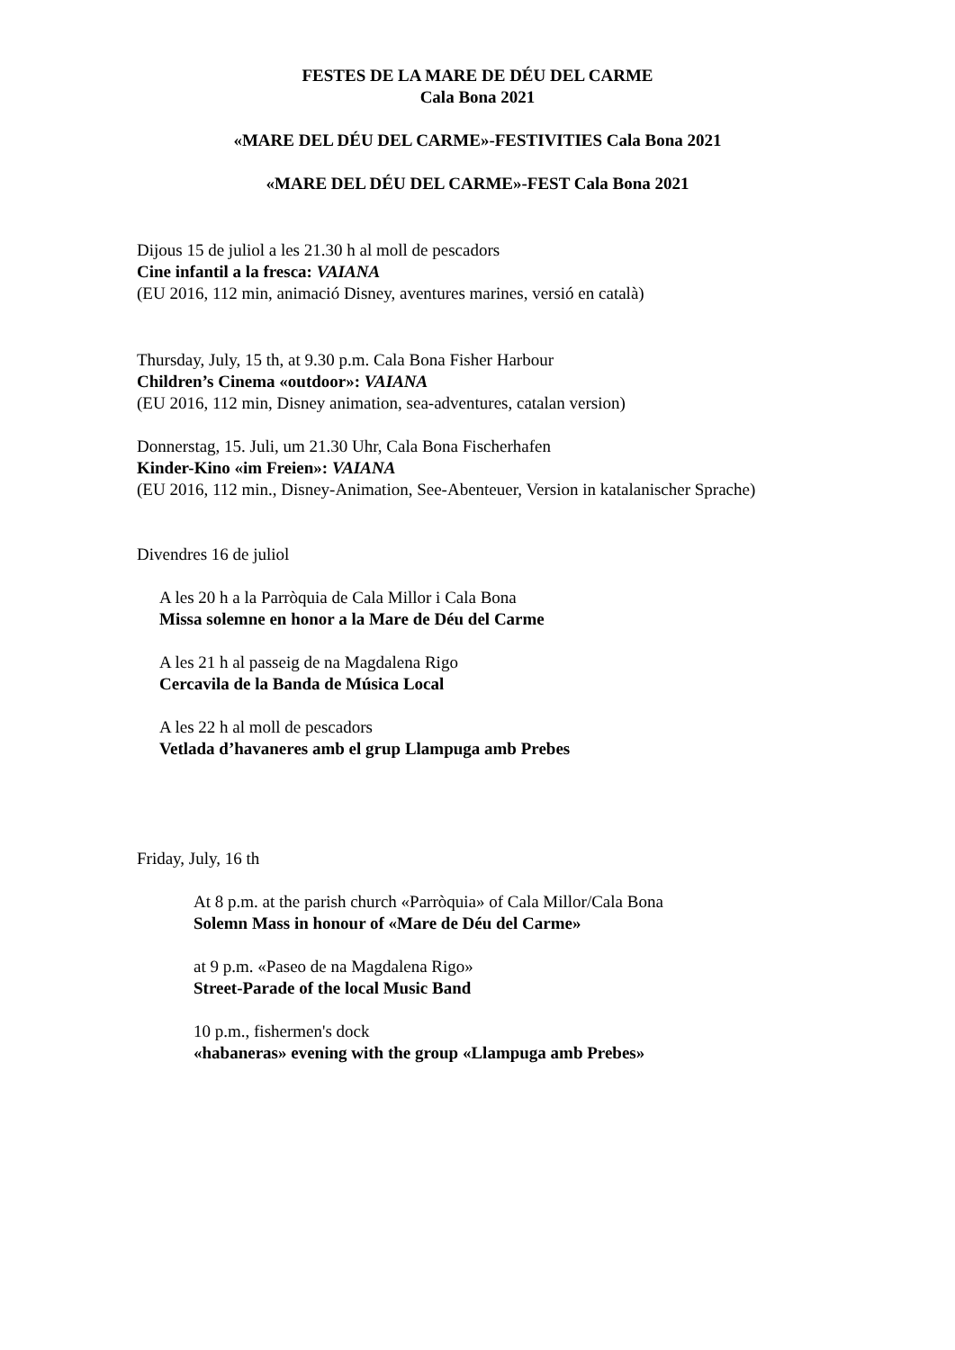FESTES DE LA MARE DE DÉU DEL CARME
Cala Bona 2021
«MARE DEL DÉU DEL CARME»-FESTIVITIES Cala Bona 2021
«MARE DEL DÉU DEL CARME»-FEST Cala Bona 2021
Dijous 15 de juliol a les 21.30 h al moll de pescadors
Cine infantil a la fresca: VAIANA
(EU 2016, 112 min, animació Disney, aventures marines, versió en català)
Thursday, July, 15 th, at 9.30 p.m. Cala Bona Fisher Harbour
Children’s Cinema «outdoor»: VAIANA
(EU 2016, 112 min, Disney animation, sea-adventures, catalan version)
Donnerstag, 15. Juli, um 21.30 Uhr, Cala Bona Fischerhafen
Kinder-Kino «im Freien»: VAIANA
(EU 2016, 112 min., Disney-Animation, See-Abenteuer, Version in katalanischer Sprache)
Divendres 16 de juliol
A les 20 h a la Parròquia de Cala Millor i Cala Bona
Missa solemne en honor a la Mare de Déu del Carme
A les 21 h al passeig de na Magdalena Rigo
Cercavila de la Banda de Música Local
A les 22 h al moll de pescadors
Vetlada d’havaneres amb el grup Llampuga amb Prebes
Friday, July, 16 th
At 8 p.m. at the parish church «Parròquia» of Cala Millor/Cala Bona
Solemn Mass in honour of «Mare de Déu del Carme»
at 9 p.m. «Paseo de na Magdalena Rigo»
Street-Parade of the local Music Band
10 p.m., fishermen's dock
«habaneras» evening with the group «Llampuga amb Prebes»